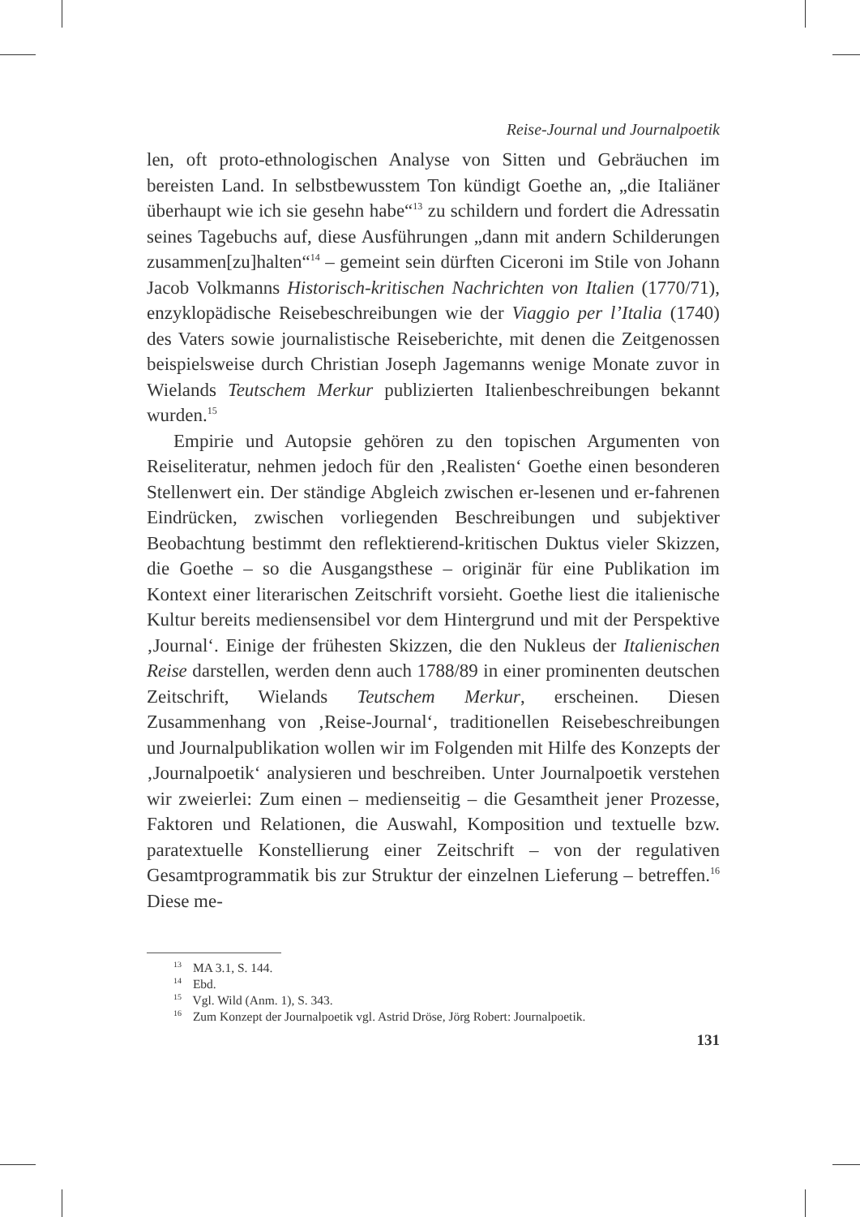Reise-Journal und Journalpoetik
len, oft proto-ethnologischen Analyse von Sitten und Gebräuchen im bereisten Land. In selbstbewusstem Ton kündigt Goethe an, „die Italiäner überhaupt wie ich sie gesehn habe“<sup>13</sup> zu schildern und fordert die Adressatin seines Tagebuchs auf, diese Ausführungen „dann mit andern Schilderungen zusammen[zu]halten“<sup>14</sup> – gemeint sein dürften Ciceroni im Stile von Johann Jacob Volkmanns Historisch-kritischen Nachrichten von Italien (1770/71), enzyklopädische Reisebeschreibungen wie der Viaggio per l’Italia (1740) des Vaters sowie journalistische Reiseberichte, mit denen die Zeitgenossen beispielsweise durch Christian Joseph Jagemanns wenige Monate zuvor in Wielands Teutschem Merkur publizierten Italienbeschreibungen bekannt wurden.<sup>15</sup>
Empirie und Autopsie gehören zu den topischen Argumenten von Reiseliteratur, nehmen jedoch für den ‚Realisten‘ Goethe einen besonderen Stellenwert ein. Der ständige Abgleich zwischen er-lesenen und er-fahrenen Eindrücken, zwischen vorliegenden Beschreibungen und subjektiver Beobachtung bestimmt den reflektierend-kritischen Duktus vieler Skizzen, die Goethe – so die Ausgangsthese – originär für eine Publikation im Kontext einer literarischen Zeitschrift vorsieht. Goethe liest die italienische Kultur bereits mediensensibel vor dem Hintergrund und mit der Perspektive ‚Journal‘. Einige der frühesten Skizzen, die den Nukleus der Italienischen Reise darstellen, werden denn auch 1788/89 in einer prominenten deutschen Zeitschrift, Wielands Teutschem Merkur, erscheinen. Diesen Zusammenhang von ‚Reise-Journal‘, traditionellen Reisebeschreibungen und Journalpublikation wollen wir im Folgenden mit Hilfe des Konzepts der ‚Journalpoetik‘ analysieren und beschreiben. Unter Journalpoetik verstehen wir zweierlei: Zum einen – medienseitig – die Gesamtheit jener Prozesse, Faktoren und Relationen, die Auswahl, Komposition und textuelle bzw. paratextuelle Konstellierung einer Zeitschrift – von der regulativen Gesamtprogrammatik bis zur Struktur der einzelnen Lieferung – betreffen.<sup>16</sup> Diese me-
<sup>13</sup> MA 3.1, S. 144.
<sup>14</sup> Ebd.
<sup>15</sup> Vgl. Wild (Anm. 1), S. 343.
<sup>16</sup> Zum Konzept der Journalpoetik vgl. Astrid Dröse, Jörg Robert: Journalpoetik.
131